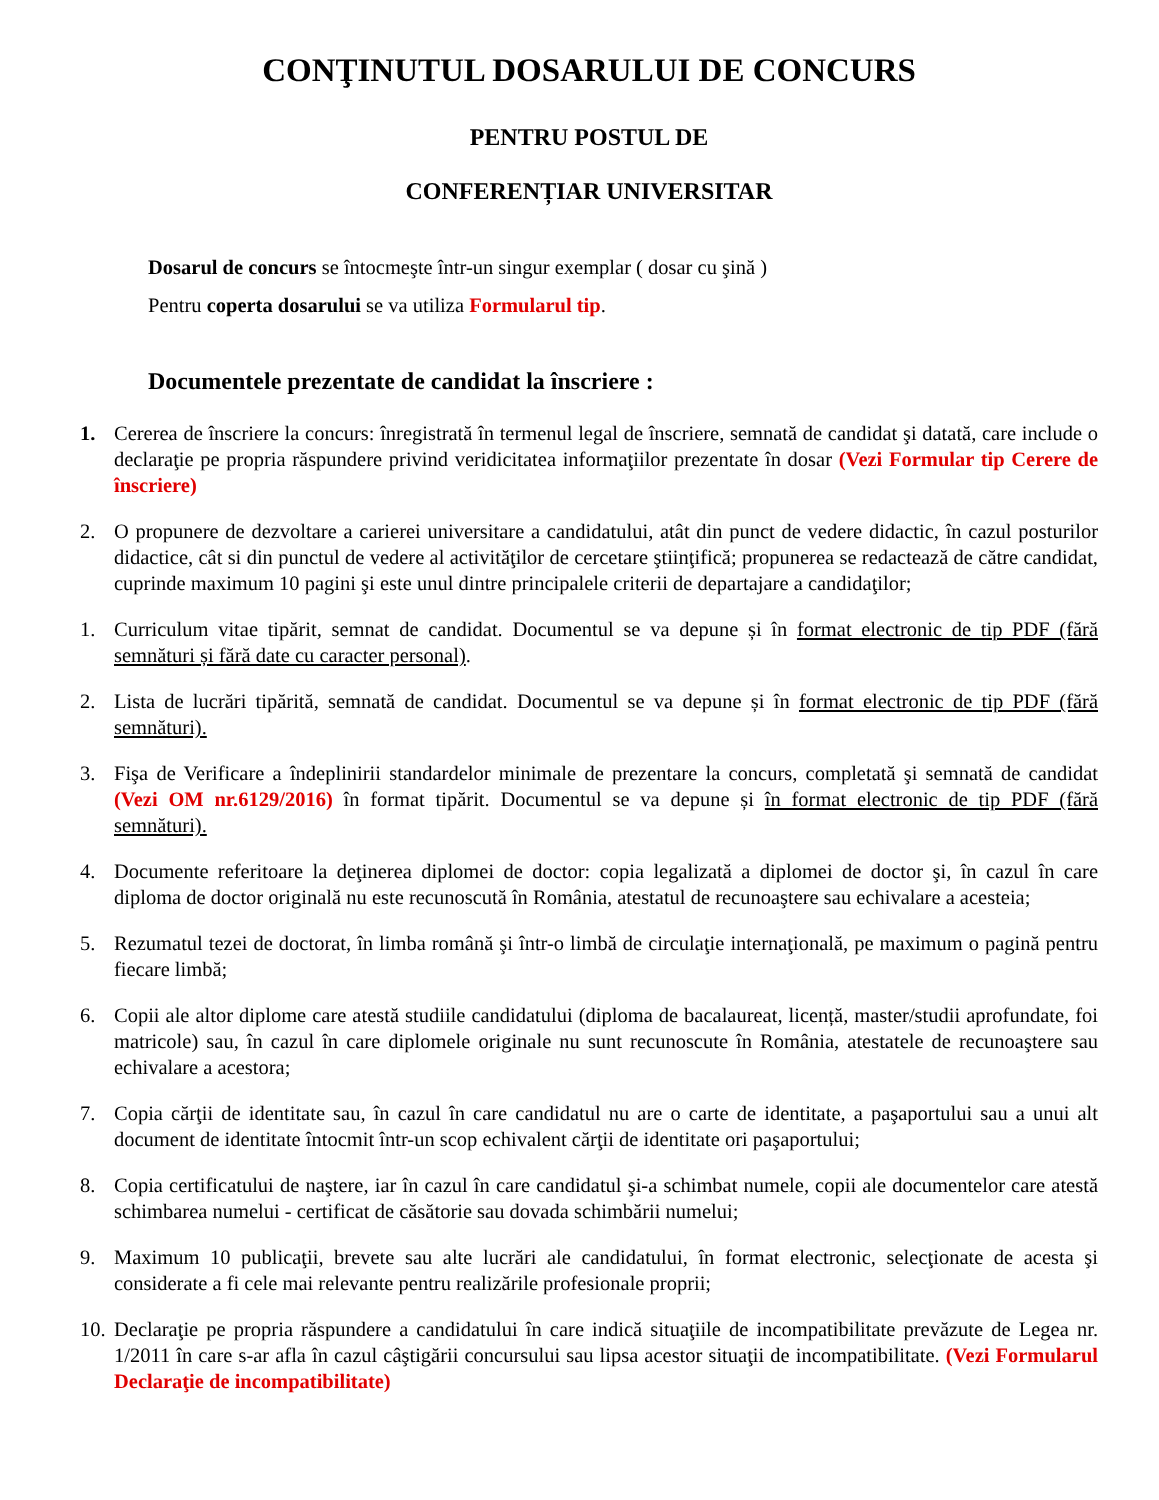CONŢINUTUL DOSARULUI DE CONCURS
PENTRU POSTUL DE
CONFERENȚIAR UNIVERSITAR
Dosarul de concurs se întocmeşte într-un singur exemplar ( dosar cu şină )
Pentru coperta dosarului se va utiliza Formularul tip.
Documentele prezentate de candidat la înscriere :
1. Cererea de înscriere la concurs: înregistrată în termenul legal de înscriere, semnată de candidat şi datată, care include o declaraţie pe propria răspundere privind veridicitatea informaţiilor prezentate în dosar (Vezi Formular tip Cerere de înscriere)
2. O propunere de dezvoltare a carierei universitare a candidatului, atât din punct de vedere didactic, în cazul posturilor didactice, cât si din punctul de vedere al activităţilor de cercetare ştiinţifică; propunerea se redactează de către candidat, cuprinde maximum 10 pagini şi este unul dintre principalele criterii de departajare a candidaţilor;
1. Curriculum vitae tipărit, semnat de candidat. Documentul se va depune și în format electronic de tip PDF (fără semnături și fără date cu caracter personal).
2. Lista de lucrări tipărită, semnată de candidat. Documentul se va depune și în format electronic de tip PDF (fără semnături).
3. Fişa de Verificare a îndeplinirii standardelor minimale de prezentare la concurs, completată şi semnată de candidat (Vezi OM nr.6129/2016) în format tipărit. Documentul se va depune și în format electronic de tip PDF (fără semnături).
4. Documente referitoare la deţinerea diplomei de doctor: copia legalizată a diplomei de doctor şi, în cazul în care diploma de doctor originală nu este recunoscută în România, atestatul de recunoaştere sau echivalare a acesteia;
5. Rezumatul tezei de doctorat, în limba română şi într-o limbă de circulaţie internaţională, pe maximum o pagină pentru fiecare limbă;
6. Copii ale altor diplome care atestă studiile candidatului (diploma de bacalaureat, licență, master/studii aprofundate, foi matricole) sau, în cazul în care diplomele originale nu sunt recunoscute în România, atestatele de recunoaştere sau echivalare a acestora;
7. Copia cărţii de identitate sau, în cazul în care candidatul nu are o carte de identitate, a paşaportului sau a unui alt document de identitate întocmit într-un scop echivalent cărţii de identitate ori paşaportului;
8. Copia certificatului de naştere, iar în cazul în care candidatul şi-a schimbat numele, copii ale documentelor care atestă schimbarea numelui - certificat de căsătorie sau dovada schimbării numelui;
9. Maximum 10 publicaţii, brevete sau alte lucrări ale candidatului, în format electronic, selecţionate de acesta şi considerate a fi cele mai relevante pentru realizările profesionale proprii;
10.
Declaraţie pe propria răspundere a candidatului în care indică situaţiile de incompatibilitate prevăzute de Legea nr. 1/2011 în care s-ar afla în cazul câştigării concursului sau lipsa acestor situaţii de incompatibilitate. (Vezi Formularul Declaraţie de incompatibilitate)